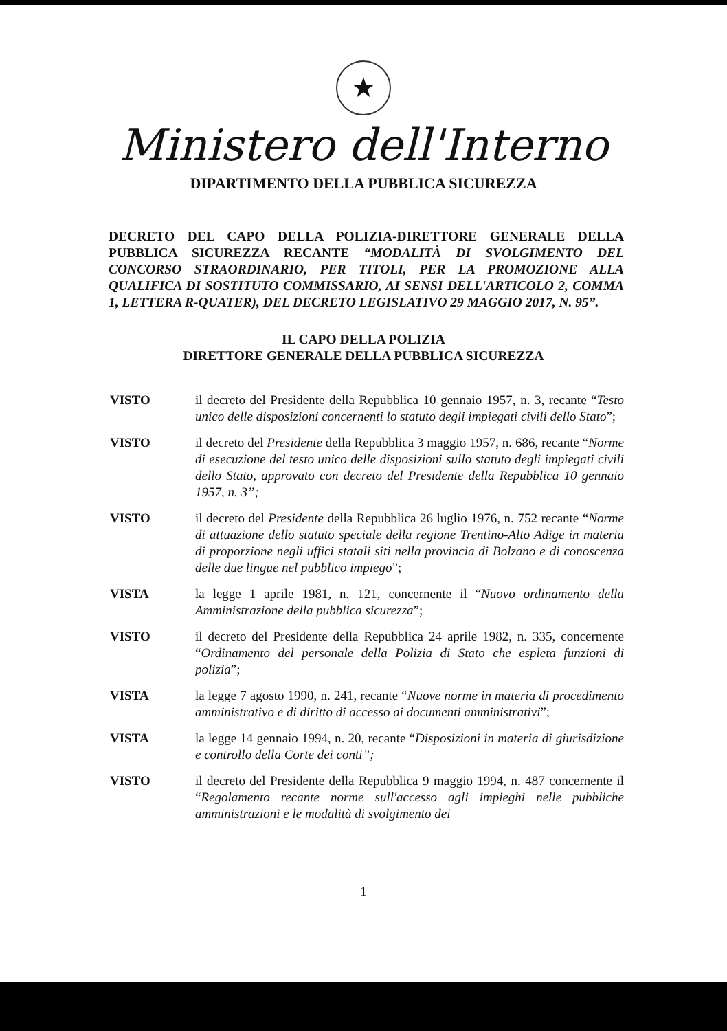★
Ministero dell'Interno
DIPARTIMENTO DELLA PUBBLICA SICUREZZA
DECRETO DEL CAPO DELLA POLIZIA-DIRETTORE GENERALE DELLA PUBBLICA SICUREZZA RECANTE “MODALITÀ DI SVOLGIMENTO DEL CONCORSO STRAORDINARIO, PER TITOLI, PER LA PROMOZIONE ALLA QUALIFICA DI SOSTITUTO COMMISSARIO, AI SENSI DELL'ARTICOLO 2, COMMA 1, LETTERA R-QUATER), DEL DECRETO LEGISLATIVO 29 MAGGIO 2017, N. 95”.
IL CAPO DELLA POLIZIA
DIRETTORE GENERALE DELLA PUBBLICA SICUREZZA
VISTO il decreto del Presidente della Repubblica 10 gennaio 1957, n. 3, recante “Testo unico delle disposizioni concernenti lo statuto degli impiegati civili dello Stato”;
VISTO il decreto del Presidente della Repubblica 3 maggio 1957, n. 686, recante “Norme di esecuzione del testo unico delle disposizioni sullo statuto degli impiegati civili dello Stato, approvato con decreto del Presidente della Repubblica 10 gennaio 1957, n. 3”;
VISTO il decreto del Presidente della Repubblica 26 luglio 1976, n. 752 recante “Norme di attuazione dello statuto speciale della regione Trentino-Alto Adige in materia di proporzione negli uffici statali siti nella provincia di Bolzano e di conoscenza delle due lingue nel pubblico impiego”;
VISTA la legge 1 aprile 1981, n. 121, concernente il “Nuovo ordinamento della Amministrazione della pubblica sicurezza”;
VISTO il decreto del Presidente della Repubblica 24 aprile 1982, n. 335, concernente “Ordinamento del personale della Polizia di Stato che espleta funzioni di polizia”;
VISTA la legge 7 agosto 1990, n. 241, recante “Nuove norme in materia di procedimento amministrativo e di diritto di accesso ai documenti amministrativi”;
VISTA la legge 14 gennaio 1994, n. 20, recante “Disposizioni in materia di giurisdizione e controllo della Corte dei conti”;
VISTO il decreto del Presidente della Repubblica 9 maggio 1994, n. 487 concernente il “Regolamento recante norme sull'accesso agli impieghi nelle pubbliche amministrazioni e le modalità di svolgimento dei
1